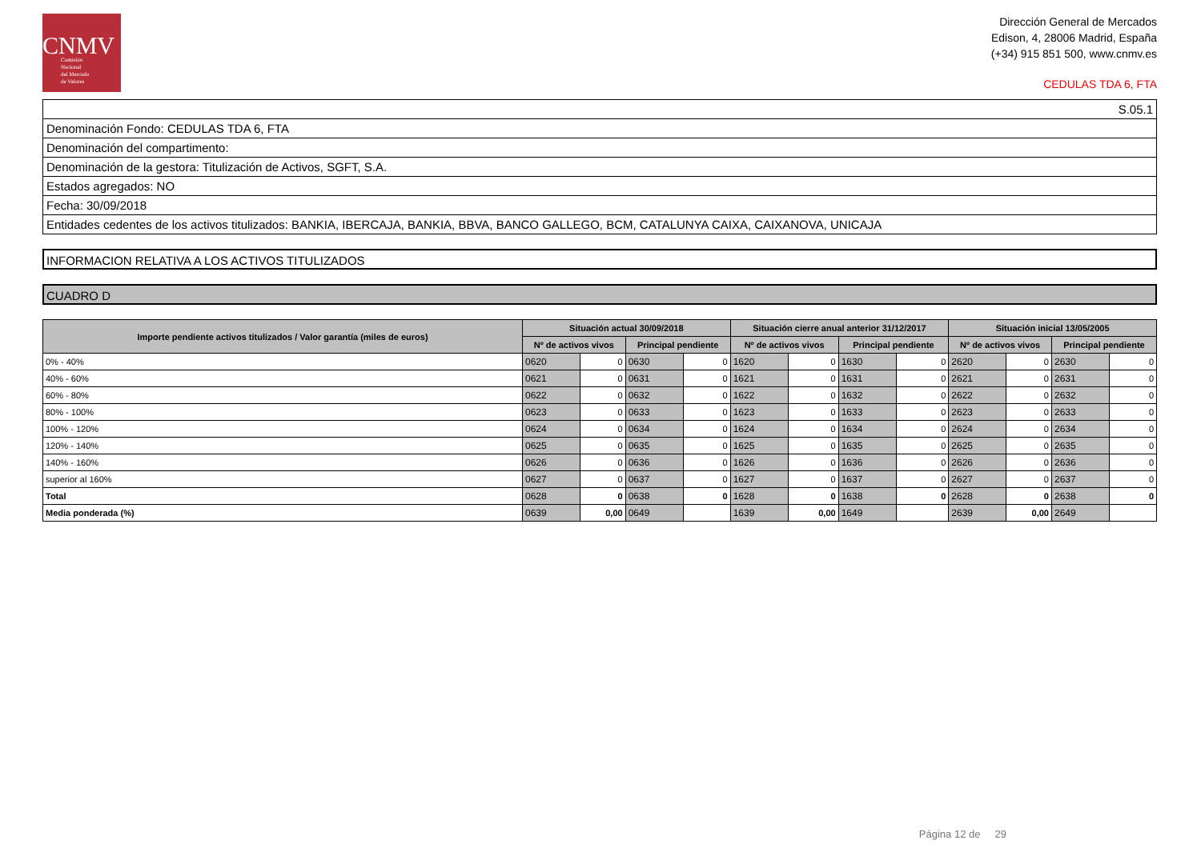CNMV
Comisión
Nacional
del Mercado
de Valores
Dirección General de Mercados
Edison, 4, 28006 Madrid, España
(+34) 915 851 500, www.cnmv.es
CEDULAS TDA 6, FTA
| S.05.1 |
| Denominación Fondo: CEDULAS TDA 6, FTA |
| Denominación del compartimento: |
| Denominación de la gestora: Titulización de Activos, SGFT, S.A. |
| Estados agregados: NO |
| Fecha: 30/09/2018 |
| Entidades cedentes de los activos titulizados: BANKIA, IBERCAJA, BANKIA, BBVA, BANCO GALLEGO, BCM, CATALUNYA CAIXA, CAIXANOVA, UNICAJA |
INFORMACION RELATIVA A LOS ACTIVOS TITULIZADOS
CUADRO D
| Importe pendiente activos titulizados / Valor garantía (miles de euros) | Situación actual 30/09/2018 | | | | Situación cierre anual anterior 31/12/2017 | | | | Situación inicial 13/05/2005 | | | |
| --- | --- | --- | --- | --- | --- | --- | --- | --- | --- | --- | --- | --- |
| | Nº de activos vivos | | Principal pendiente | | Nº de activos vivos | | Principal pendiente | | Nº de activos vivos | | Principal pendiente | |
| 0% - 40% | 0620 | 0 | 0630 | 0 | 1620 | 0 | 1630 | 0 | 2620 | 0 | 2630 | 0 |
| 40% - 60% | 0621 | 0 | 0631 | 0 | 1621 | 0 | 1631 | 0 | 2621 | 0 | 2631 | 0 |
| 60% - 80% | 0622 | 0 | 0632 | 0 | 1622 | 0 | 1632 | 0 | 2622 | 0 | 2632 | 0 |
| 80% - 100% | 0623 | 0 | 0633 | 0 | 1623 | 0 | 1633 | 0 | 2623 | 0 | 2633 | 0 |
| 100% - 120% | 0624 | 0 | 0634 | 0 | 1624 | 0 | 1634 | 0 | 2624 | 0 | 2634 | 0 |
| 120% - 140% | 0625 | 0 | 0635 | 0 | 1625 | 0 | 1635 | 0 | 2625 | 0 | 2635 | 0 |
| 140% - 160% | 0626 | 0 | 0636 | 0 | 1626 | 0 | 1636 | 0 | 2626 | 0 | 2636 | 0 |
| superior al 160% | 0627 | 0 | 0637 | 0 | 1627 | 0 | 1637 | 0 | 2627 | 0 | 2637 | 0 |
| Total | 0628 | 0 | 0638 | 0 | 1628 | 0 | 1638 | 0 | 2628 | 0 | 2638 | 0 |
| Media ponderada (%) | 0639 | 0,00 | 0649 | | 1639 | 0,00 | 1649 | | 2639 | 0,00 | 2649 | |
Página 12 de 29